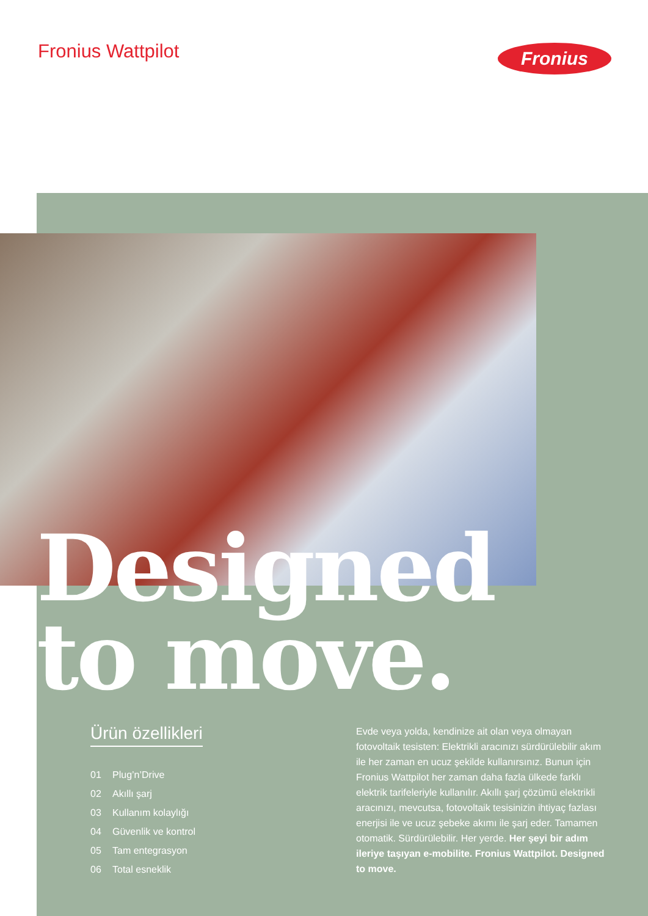Fronius Wattpilot Fronius
Designed
to move.
Ürün özellikleri
01 Plug’n’Drive
02 Akıllı şarj
03 Kullanım kolaylığı
04 Güvenlik ve kontrol
05 Tam entegrasyon
06 Total esneklik
Evde veya yolda, kendinize ait olan veya olmayan fotovoltaik tesisten: Elektrikli aracınızı sürdürülebilir akım ile her zaman en ucuz şekilde kullanırsınız. Bunun için Fronius Wattpilot her zaman daha fazla ülkede farklı elektrik tarifeleriyle kullanılır. Akıllı şarj çözümü elektrikli aracınızı, mevcutsa, fotovoltaik tesisinizin ihtiyaç fazlası enerjisi ile ve ucuz şebeke akımı ile şarj eder. Tamamen otomatik. Sürdürülebilir. Her yerde. Her şeyi bir adım ileriye taşıyan e-mobilite. Fronius Wattpilot. Designed to move.